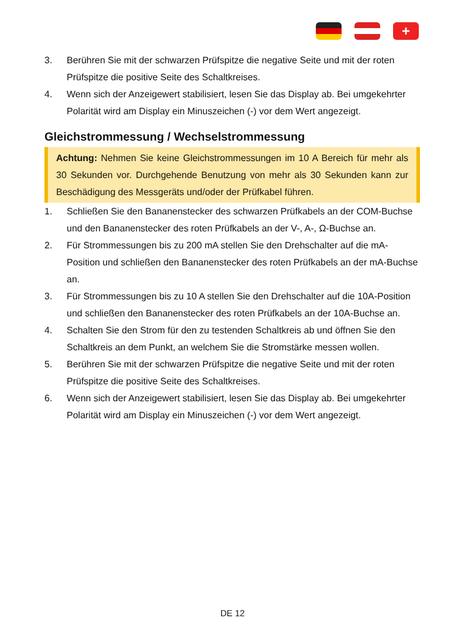+
3. Berühren Sie mit der schwarzen Prüfspitze die negative Seite und mit der roten Prüfspitze die positive Seite des Schaltkreises.
4. Wenn sich der Anzeigewert stabilisiert, lesen Sie das Display ab. Bei umgekehrter Polarität wird am Display ein Minuszeichen (-) vor dem Wert angezeigt.
Gleichstrommessung / Wechselstrommessung
Achtung: Nehmen Sie keine Gleichstrommessungen im 10 A Bereich für mehr als 30 Sekunden vor. Durchgehende Benutzung von mehr als 30 Sekunden kann zur Beschädigung des Messgeräts und/oder der Prüfkabel führen.
1. Schließen Sie den Bananenstecker des schwarzen Prüfkabels an der COM-Buchse und den Bananenstecker des roten Prüfkabels an der V-, A-, Ω-Buchse an.
2. Für Strommessungen bis zu 200 mA stellen Sie den Drehschalter auf die mA-Position und schließen den Bananenstecker des roten Prüfkabels an der mA-Buchse an.
3. Für Strommessungen bis zu 10 A stellen Sie den Drehschalter auf die 10A-Position und schließen den Bananenstecker des roten Prüfkabels an der 10A-Buchse an.
4. Schalten Sie den Strom für den zu testenden Schaltkreis ab und öffnen Sie den Schaltkreis an dem Punkt, an welchem Sie die Stromstärke messen wollen.
5. Berühren Sie mit der schwarzen Prüfspitze die negative Seite und mit der roten Prüfspitze die positive Seite des Schaltkreises.
6. Wenn sich der Anzeigewert stabilisiert, lesen Sie das Display ab. Bei umgekehrter Polarität wird am Display ein Minuszeichen (-) vor dem Wert angezeigt.
DE 12